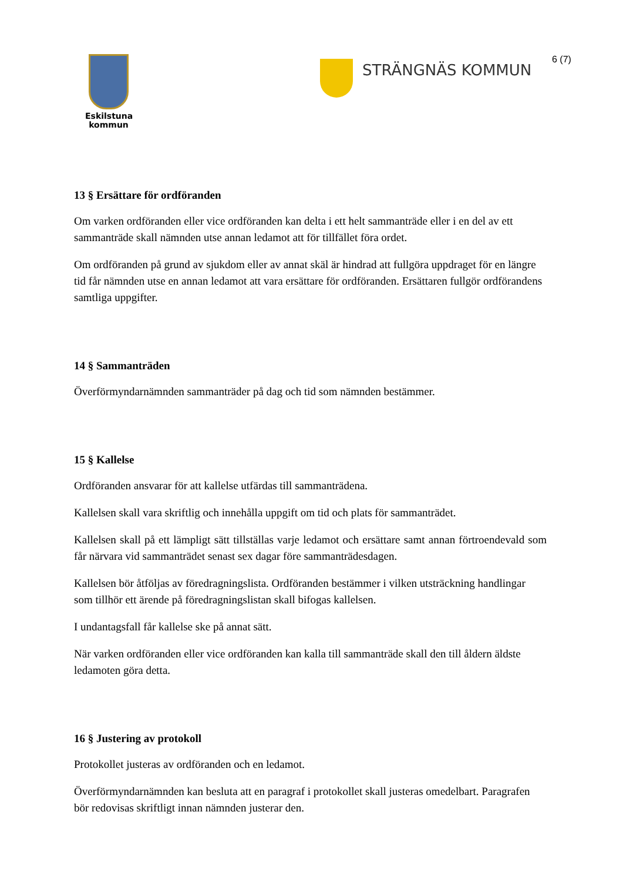Eskilstuna
kommun
STRÄNGNÄS KOMMUN 6 (7)
13 § Ersättare för ordföranden
Om varken ordföranden eller vice ordföranden kan delta i ett helt sammanträde eller i en del av ett sammanträde skall nämnden utse annan ledamot att för tillfället föra ordet.
Om ordföranden på grund av sjukdom eller av annat skäl är hindrad att fullgöra uppdraget för en längre tid får nämnden utse en annan ledamot att vara ersättare för ordföranden. Ersättaren fullgör ordförandens samtliga uppgifter.
14 § Sammanträden
Överförmyndarnämnden sammanträder på dag och tid som nämnden bestämmer.
15 § Kallelse
Ordföranden ansvarar för att kallelse utfärdas till sammanträdena.
Kallelsen skall vara skriftlig och innehålla uppgift om tid och plats för sammanträdet.
Kallelsen skall på ett lämpligt sätt tillställas varje ledamot och ersättare samt annan förtroendevald som får närvara vid sammanträdet senast sex dagar före sammanträdesdagen.
Kallelsen bör åtföljas av föredragningslista. Ordföranden bestämmer i vilken utsträckning handlingar som tillhör ett ärende på föredragningslistan skall bifogas kallelsen.
I undantagsfall får kallelse ske på annat sätt.
När varken ordföranden eller vice ordföranden kan kalla till sammanträde skall den till åldern äldste ledamoten göra detta.
16 § Justering av protokoll
Protokollet justeras av ordföranden och en ledamot.
Överförmyndarnämnden kan besluta att en paragraf i protokollet skall justeras omedelbart. Paragrafen bör redovisas skriftligt innan nämnden justerar den.